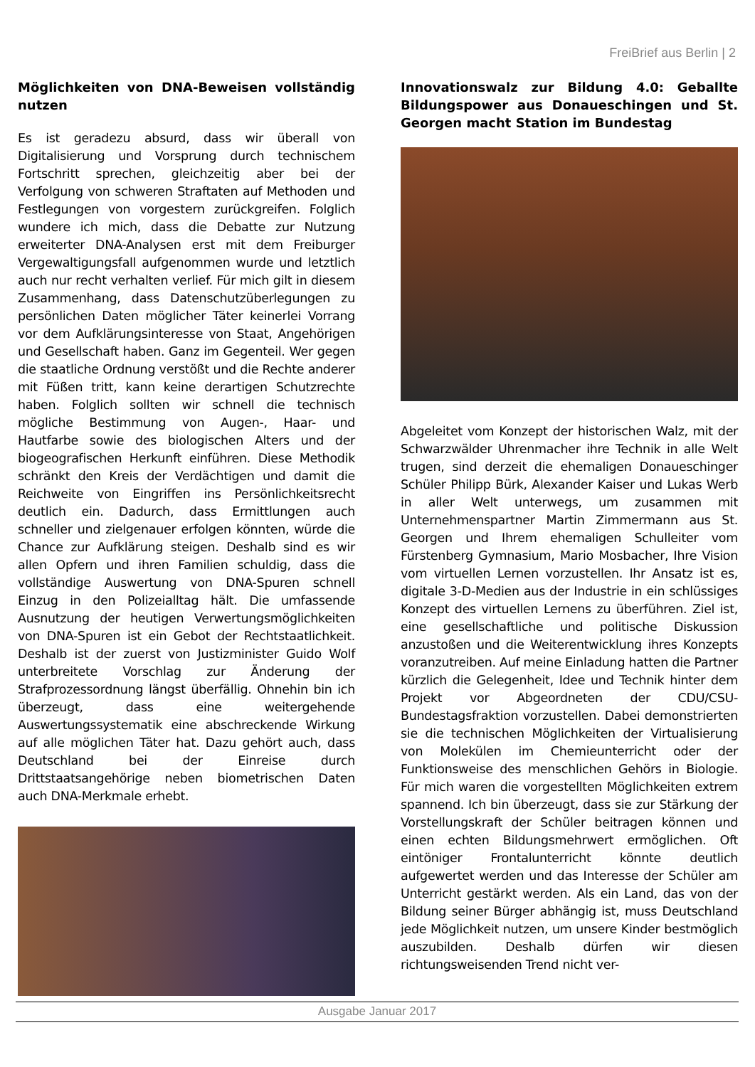FreiBrief aus Berlin | 2
Möglichkeiten von DNA-Beweisen vollständig nutzen
Es ist geradezu absurd, dass wir überall von Digitalisierung und Vorsprung durch technischem Fortschritt sprechen, gleichzeitig aber bei der Verfolgung von schweren Straftaten auf Methoden und Festlegungen von vorgestern zurückgreifen. Folglich wundere ich mich, dass die Debatte zur Nutzung erweiterter DNA-Analysen erst mit dem Freiburger Vergewaltigungsfall aufgenommen wurde und letztlich auch nur recht verhalten verlief. Für mich gilt in diesem Zusammenhang, dass Datenschutzüberlegungen zu persönlichen Daten möglicher Täter keinerlei Vorrang vor dem Aufklärungsinteresse von Staat, Angehörigen und Gesellschaft haben. Ganz im Gegenteil. Wer gegen die staatliche Ordnung verstößt und die Rechte anderer mit Füßen tritt, kann keine derartigen Schutzrechte haben. Folglich sollten wir schnell die technisch mögliche Bestimmung von Augen-, Haar- und Hautfarbe sowie des biologischen Alters und der biogeografischen Herkunft einführen. Diese Methodik schränkt den Kreis der Verdächtigen und damit die Reichweite von Eingriffen ins Persönlichkeitsrecht deutlich ein. Dadurch, dass Ermittlungen auch schneller und zielgenauer erfolgen könnten, würde die Chance zur Aufklärung steigen. Deshalb sind es wir allen Opfern und ihren Familien schuldig, dass die vollständige Auswertung von DNA-Spuren schnell Einzug in den Polizeialltag hält. Die umfassende Ausnutzung der heutigen Verwertungsmöglichkeiten von DNA-Spuren ist ein Gebot der Rechtstaatlichkeit. Deshalb ist der zuerst von Justizminister Guido Wolf unterbreitete Vorschlag zur Änderung der Strafprozessordnung längst überfällig. Ohnehin bin ich überzeugt, dass eine weitergehende Auswertungssystematik eine abschreckende Wirkung auf alle möglichen Täter hat. Dazu gehört auch, dass Deutschland bei der Einreise durch Drittstaatsangehörige neben biometrischen Daten auch DNA-Merkmale erhebt.
Innovationswalz zur Bildung 4.0: Geballte Bildungspower aus Donaueschingen und St. Georgen macht Station im Bundestag
Abgeleitet vom Konzept der historischen Walz, mit der Schwarzwälder Uhrenmacher ihre Technik in alle Welt trugen, sind derzeit die ehemaligen Donaueschinger Schüler Philipp Bürk, Alexander Kaiser und Lukas Werb in aller Welt unterwegs, um zusammen mit Unternehmenspartner Martin Zimmermann aus St. Georgen und Ihrem ehemaligen Schulleiter vom Fürstenberg Gymnasium, Mario Mosbacher, Ihre Vision vom virtuellen Lernen vorzustellen. Ihr Ansatz ist es, digitale 3-D-Medien aus der Industrie in ein schlüssiges Konzept des virtuellen Lernens zu überführen. Ziel ist, eine gesellschaftliche und politische Diskussion anzustoßen und die Weiterentwicklung ihres Konzepts voranzutreiben. Auf meine Einladung hatten die Partner kürzlich die Gelegenheit, Idee und Technik hinter dem Projekt vor Abgeordneten der CDU/CSU-Bundestagsfraktion vorzustellen. Dabei demonstrierten sie die technischen Möglichkeiten der Virtualisierung von Molekülen im Chemieunterricht oder der Funktionsweise des menschlichen Gehörs in Biologie. Für mich waren die vorgestellten Möglichkeiten extrem spannend. Ich bin überzeugt, dass sie zur Stärkung der Vorstellungskraft der Schüler beitragen können und einen echten Bildungsmehrwert ermöglichen. Oft eintöniger Frontalunterricht könnte deutlich aufgewertet werden und das Interesse der Schüler am Unterricht gestärkt werden. Als ein Land, das von der Bildung seiner Bürger abhängig ist, muss Deutschland jede Möglichkeit nutzen, um unsere Kinder bestmöglich auszubilden. Deshalb dürfen wir diesen richtungsweisenden Trend nicht ver-
Ausgabe Januar 2017